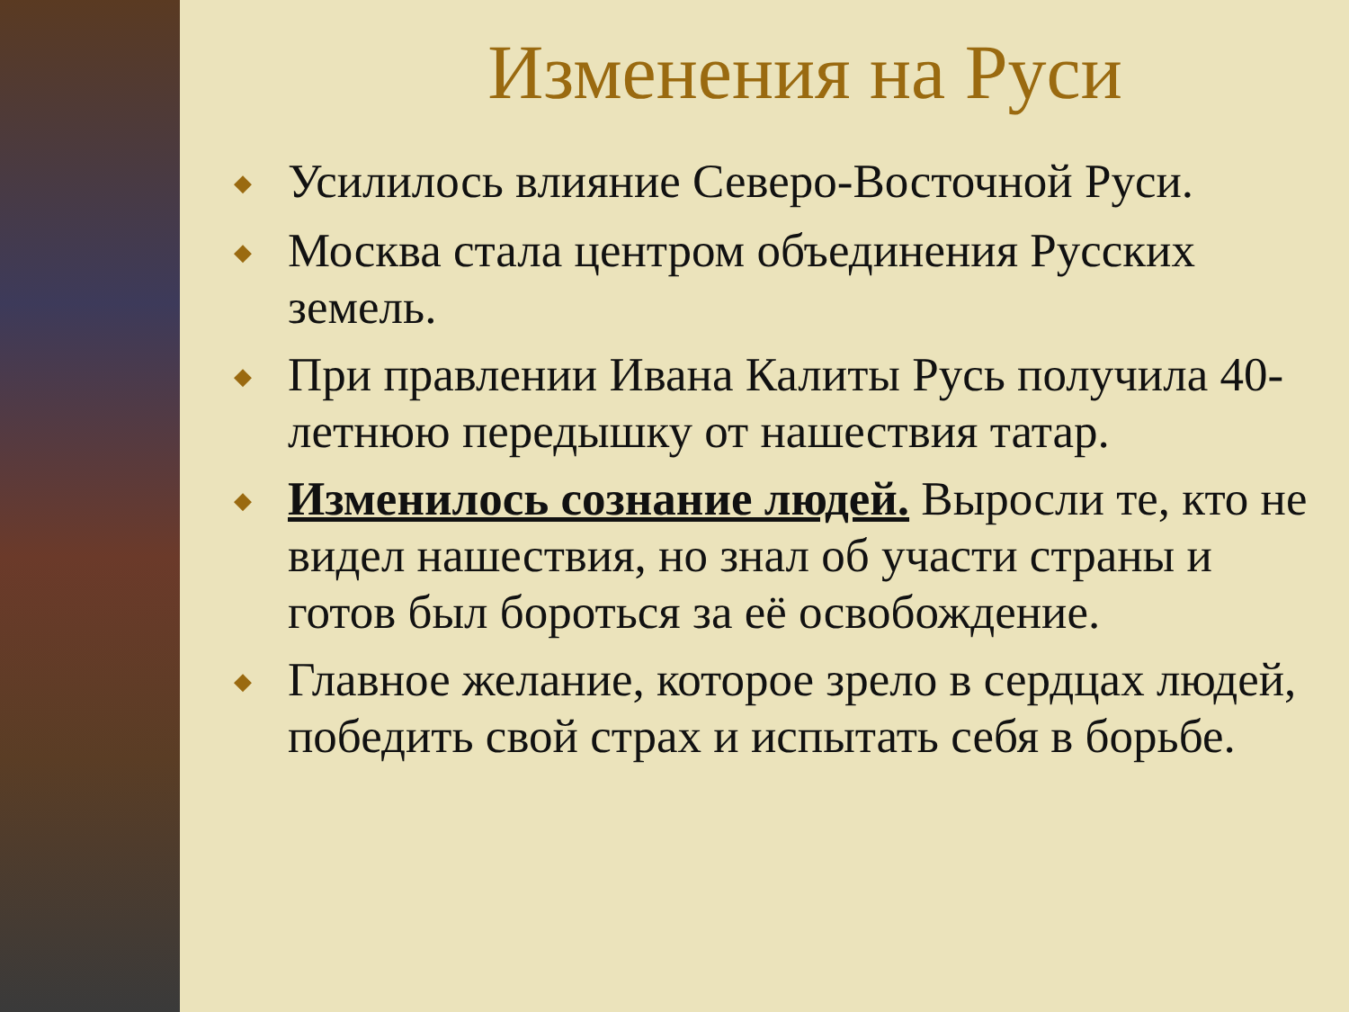Изменения на Руси
◆ Усилилось влияние Северо-Восточной Руси.
◆ Москва стала центром объединения Русских земель.
◆ При правлении Ивана Калиты Русь получила 40-летнюю передышку от нашествия татар.
◆ Изменилось сознание людей. Выросли те, кто не видел нашествия, но знал об участи страны и готов был бороться за её освобождение.
◆ Главное желание, которое зрело в сердцах людей, победить свой страх и испытать себя в борьбе.